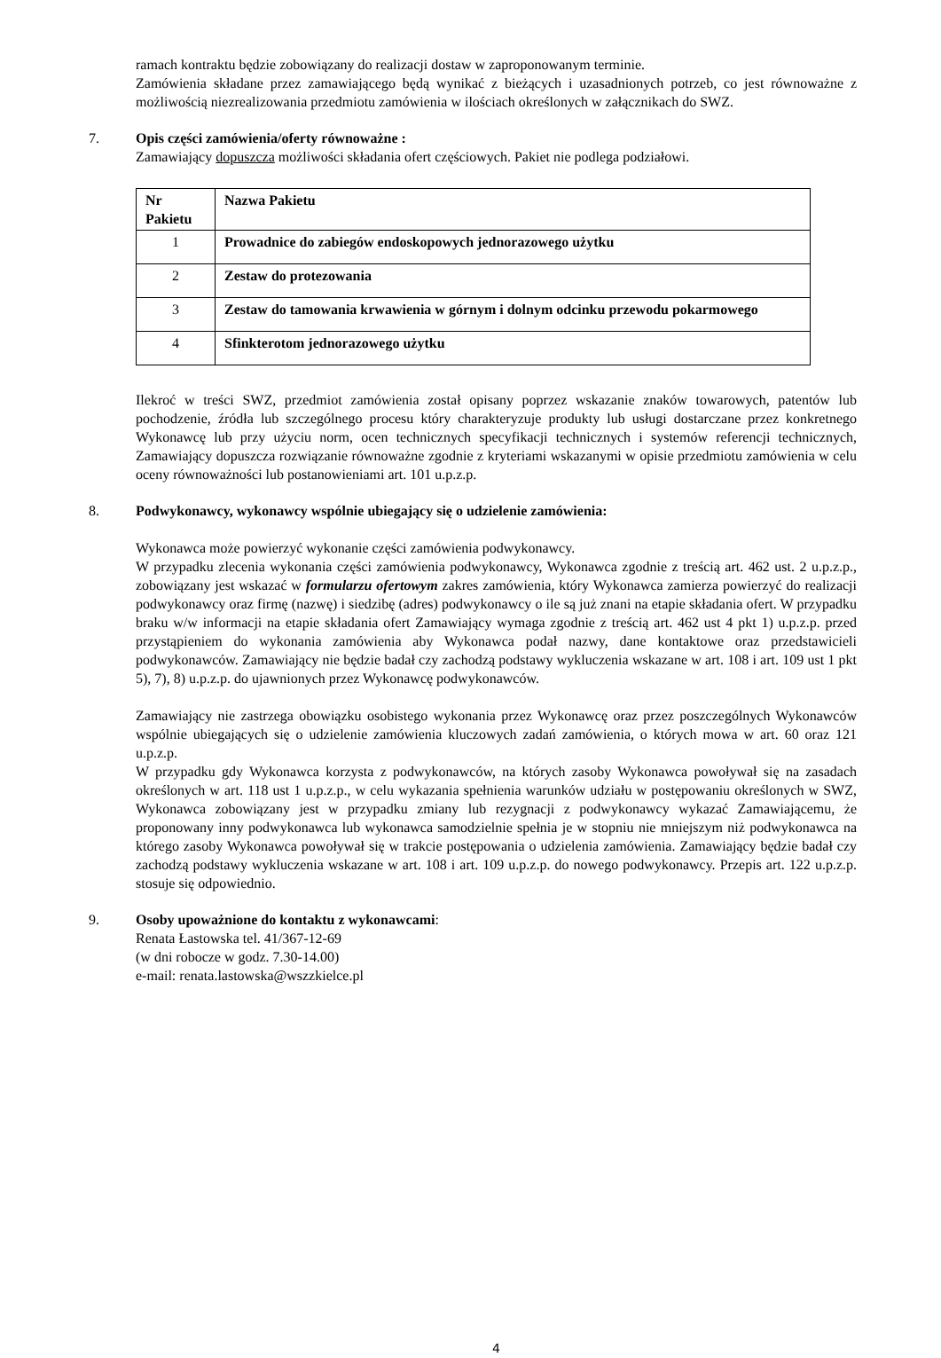ramach kontraktu będzie zobowiązany do realizacji dostaw w zaproponowanym terminie.
Zamówienia składane przez zamawiającego będą wynikać z bieżących i uzasadnionych potrzeb, co jest równoważne z możliwością niezrealizowania przedmiotu zamówienia w ilościach określonych w załącznikach do SWZ.
7. Opis części zamówienia/oferty równoważne :
Zamawiający dopuszcza możliwości składania ofert częściowych. Pakiet nie podlega podziałowi.
| Nr Pakietu | Nazwa Pakietu |
| 1 | Prowadnice do zabiegów endoskopowych jednorazowego użytku |
| 2 | Zestaw do protezowania |
| 3 | Zestaw do tamowania krwawienia w górnym i dolnym odcinku przewodu pokarmowego |
| 4 | Sfinkterotom jednorazowego użytku |
Ilekroć w treści SWZ, przedmiot zamówienia został opisany poprzez wskazanie znaków towarowych, patentów lub pochodzenie, źródła lub szczególnego procesu który charakteryzuje produkty lub usługi dostarczane przez konkretnego Wykonawcę lub przy użyciu norm, ocen technicznych specyfikacji technicznych i systemów referencji technicznych, Zamawiający dopuszcza rozwiązanie równoważne zgodnie z kryteriami wskazanymi w opisie przedmiotu zamówienia w celu oceny równoważności lub postanowieniami art. 101 u.p.z.p.
8. Podwykonawcy, wykonawcy wspólnie ubiegający się o udzielenie zamówienia:
Wykonawca może powierzyć wykonanie części zamówienia podwykonawcy.
W przypadku zlecenia wykonania części zamówienia podwykonawcy, Wykonawca zgodnie z treścią art. 462 ust. 2 u.p.z.p., zobowiązany jest wskazać w formularzu ofertowym zakres zamówienia, który Wykonawca zamierza powierzyć do realizacji podwykonawcy oraz firmę (nazwę) i siedzibę (adres) podwykonawcy o ile są już znani na etapie składania ofert. W przypadku braku w/w informacji na etapie składania ofert Zamawiający wymaga zgodnie z treścią art. 462 ust 4 pkt 1) u.p.z.p. przed przystąpieniem do wykonania zamówienia aby Wykonawca podał nazwy, dane kontaktowe oraz przedstawicieli podwykonawców. Zamawiający nie będzie badał czy zachodzą podstawy wykluczenia wskazane w art. 108 i art. 109 ust 1 pkt 5), 7), 8) u.p.z.p. do ujawnionych przez Wykonawcę podwykonawców.
Zamawiający nie zastrzega obowiązku osobistego wykonania przez Wykonawcę oraz przez poszczególnych Wykonawców wspólnie ubiegających się o udzielenie zamówienia kluczowych zadań zamówienia, o których mowa w art. 60 oraz 121 u.p.z.p.
W przypadku gdy Wykonawca korzysta z podwykonawców, na których zasoby Wykonawca powoływał się na zasadach określonych w art. 118 ust 1 u.p.z.p., w celu wykazania spełnienia warunków udziału w postępowaniu określonych w SWZ, Wykonawca zobowiązany jest w przypadku zmiany lub rezygnacji z podwykonawcy wykazać Zamawiającemu, że proponowany inny podwykonawca lub wykonawca samodzielnie spełnia je w stopniu nie mniejszym niż podwykonawca na którego zasoby Wykonawca powoływał się w trakcie postępowania o udzielenia zamówienia. Zamawiający będzie badał czy zachodzą podstawy wykluczenia wskazane w art. 108 i art. 109 u.p.z.p. do nowego podwykonawcy. Przepis art. 122 u.p.z.p. stosuje się odpowiednio.
9. Osoby upoważnione do kontaktu z wykonawcami:
Renata Łastowska tel. 41/367-12-69
(w dni robocze w godz. 7.30-14.00)
e-mail: renata.lastowska@wszzkielce.pl
4